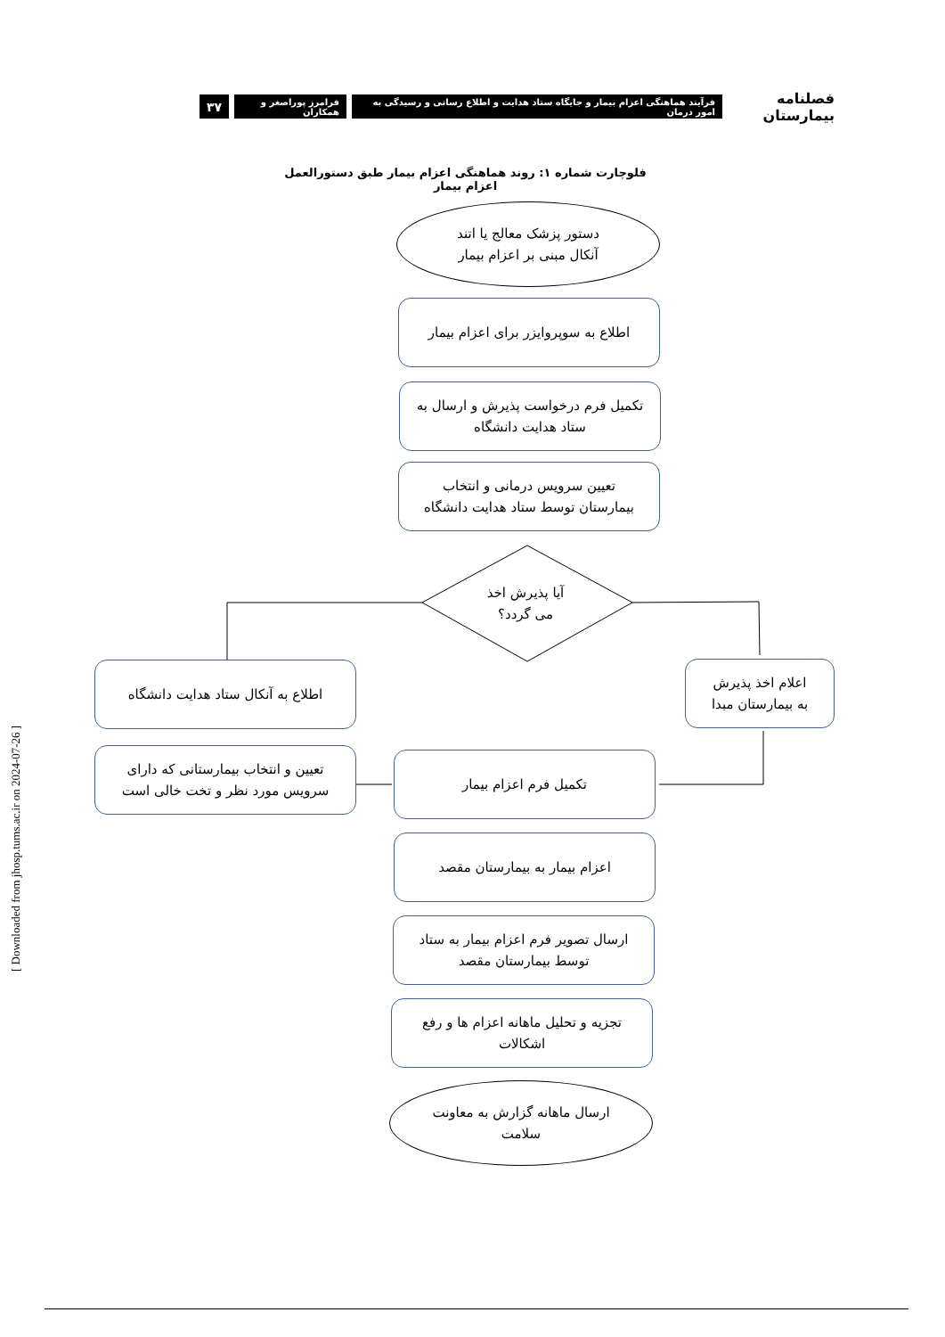فصلنامه بیمارستان
فرآیند هماهنگی اعزام بیمار و جایگاه ستاد هدایت و اطلاع رسانی و رسیدگی به امور درمان
فرامرز پوراصغر و همکاران
۳۷
فلوچارت شماره ۱: روند هماهنگی اعزام بیمار طبق دستورالعمل اعزام بیمار
دستور پزشک معالج یا اتند
آنکال مبنی بر اعزام بیمار
اطلاع به سوپروایزر برای اعزام بیمار
تکمیل فرم درخواست پذیرش و ارسال به
ستاد هدایت دانشگاه
تعیین سرویس درمانی و انتخاب
بیمارستان توسط ستاد هدایت دانشگاه
آیا پذیرش اخذ
می گردد؟
اطلاع به آنکال ستاد هدایت دانشگاه
اعلام اخذ پذیرش
به بیمارستان مبدا
تعیین و انتخاب بیمارستانی که دارای
سرویس مورد نظر و تخت خالی است
تکمیل فرم اعزام بیمار
اعزام بیمار به بیمارستان مقصد
ارسال تصویر فرم اعزام بیمار به ستاد
توسط بیمارستان مقصد
تجزیه و تحلیل ماهانه اعزام ها و رفع
اشکالات
ارسال ماهانه گزارش به معاونت
سلامت
[ Downloaded from jhosp.tums.ac.ir on 2024-07-26 ]